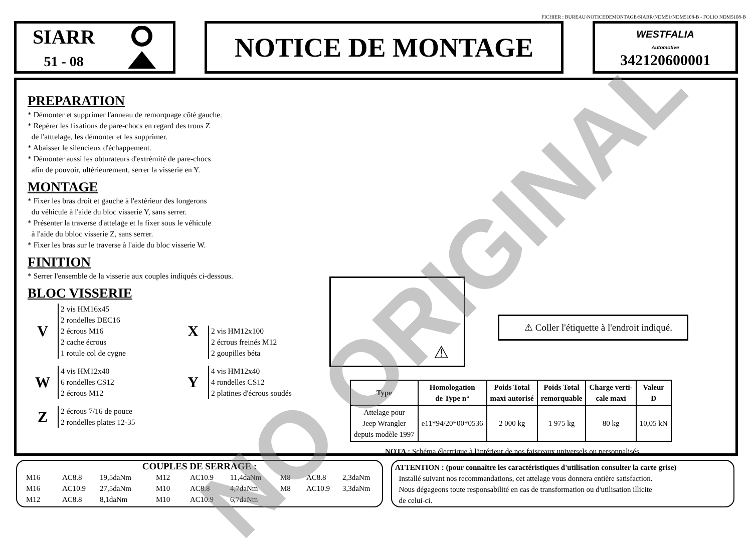FICHIER : BUREAU\NOTICEDEMONTAGE\SIARR\NDM51\NDM5108-B - FOLIO NDM5108-B
SIARR
51 - 08
NOTICE DE MONTAGE
WESTFALIA
Automotive
342120600001
PREPARATION
* Démonter et supprimer l'anneau de remorquage côté gauche.
* Repérer les fixations de pare-chocs en regard des trous Z
de l'atttelage, les démonter et les supprimer.
* Abaisser le silencieux d'échappement.
* Démonter aussi les obturateurs d'extrémité de pare-chocs
afin de pouvoir, ultérieurement, serrer la visserie en Y.
MONTAGE
* Fixer les bras droit et gauche à l'extérieur des longerons
du véhicule à l'aide du bloc visserie Y, sans serrer.
* Présenter la traverse d'attelage et la fixer sous le véhicule
à l'aide du bbloc visserie Z, sans serrer.
* Fixer les bras sur le traverse à l'aide du bloc visserie W.
FINITION
* Serrer l'ensemble de la visserie aux couples indiqués ci-dessous.
BLOC VISSERIE
V
2 vis HM16x45
2 rondelles DEC16
2 écrous M16
2 cache écrous
1 rotule col de cygne
X
2 vis HM12x100
2 écrous freinés M12
2 goupilles béta
W
4 vis HM12x40
6 rondelles CS12
2 écrous M12
Y
4 vis HM12x40
4 rondelles CS12
2 platines d'écrous soudés
Z
2 écrous 7/16 de pouce
2 rondelles plates 12-35
⚠
⚠ Coller l'étiquette à l'endroit indiqué.
| Type | Homologation de Type n° | Poids Total maxi autorisé | Poids Total remorquable | Charge verti- cale maxi | Valeur D |
| --- | --- | --- | --- | --- | --- |
| Attelage pour Jeep Wrangler depuis modèle 1997 | e11*94/20*00*0536 | 2 000 kg | 1 975 kg | 80 kg | 10,05 kN |
NOTA : Schéma électrique à l'intérieur de nos faisceaux universels ou personnalisés.
COUPLES DE SERRAGE :
M16 AC8.8 19,5daNm M12 AC10.9 11,4daNm M8 AC8.8 2,3daNm M16 AC10.9 27,5daNm M10 AC8.8 4,7daNm M8 AC10.9 3,3daNm M12 AC8.8 8,1daNm M10 AC10.9 6,7daNm
ATTENTION : (pour connaître les caractéristiques d'utilisation consulter la carte grise)
Installé suivant nos recommandations, cet attelage vous donnera entière satisfaction.
Nous dégageons toute responsabilité en cas de transformation ou d'utilisation illicite
de celui-ci.
NO ORIGINAL